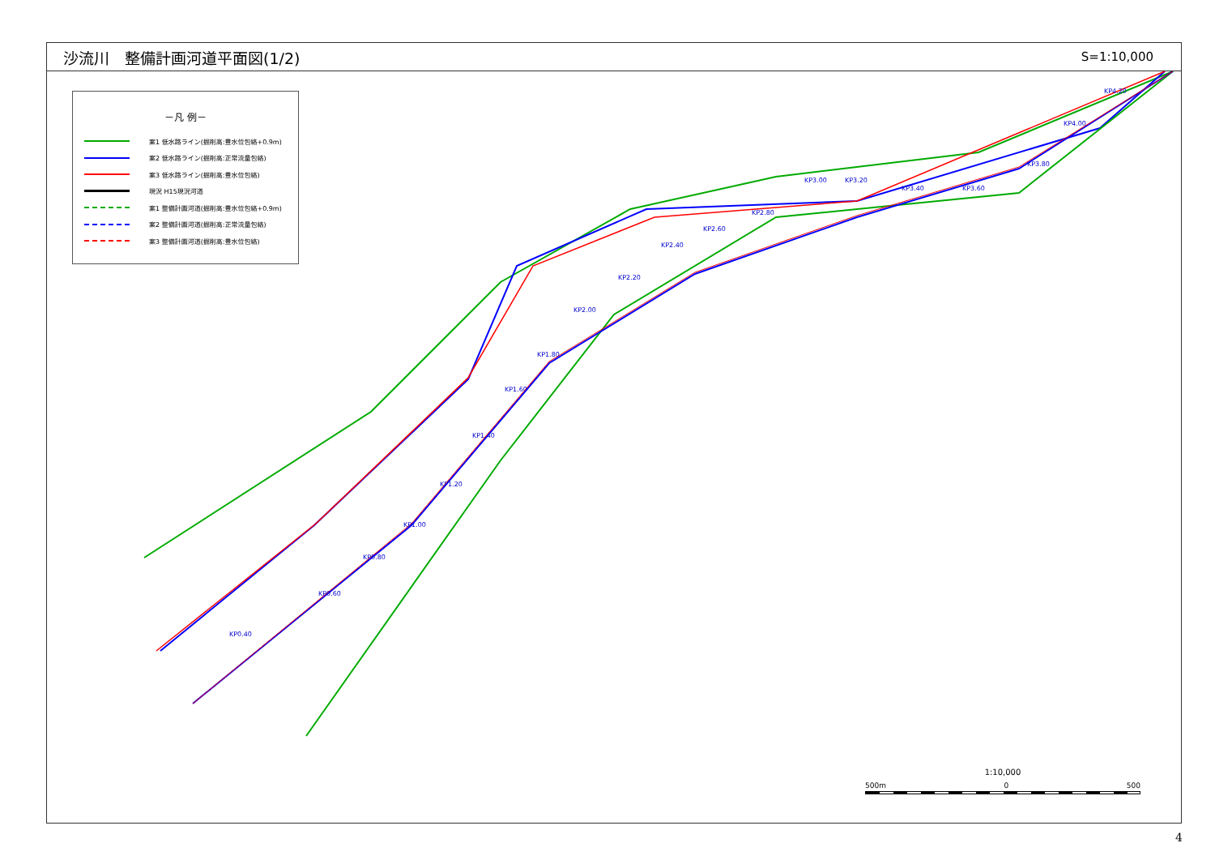沙流川　整備計画河道平面図(1/2) S=1:10,000
KP0.40
KP0.60
KP0.80
KP1.00
KP1.20
KP1.40
KP1.60
KP1.80
KP2.00
KP2.20
KP2.40
KP2.60
KP2.80
KP3.00 KP3.20
KP3.40 KP3.60
KP3.80
KP4.00
KP4.20
－凡 例－
案1 低水路ライン(掘削高:豊水位包絡+0.9m)
案2 低水路ライン(掘削高:正常流量包絡)
案3 低水路ライン(掘削高:豊水位包絡)
現況 H15現況河道
案1 整備計画河道(掘削高:豊水位包絡+0.9m)
案2 整備計画河道(掘削高:正常流量包絡)
案3 整備計画河道(掘削高:豊水位包絡)
1:10,000
500m 0 500
4